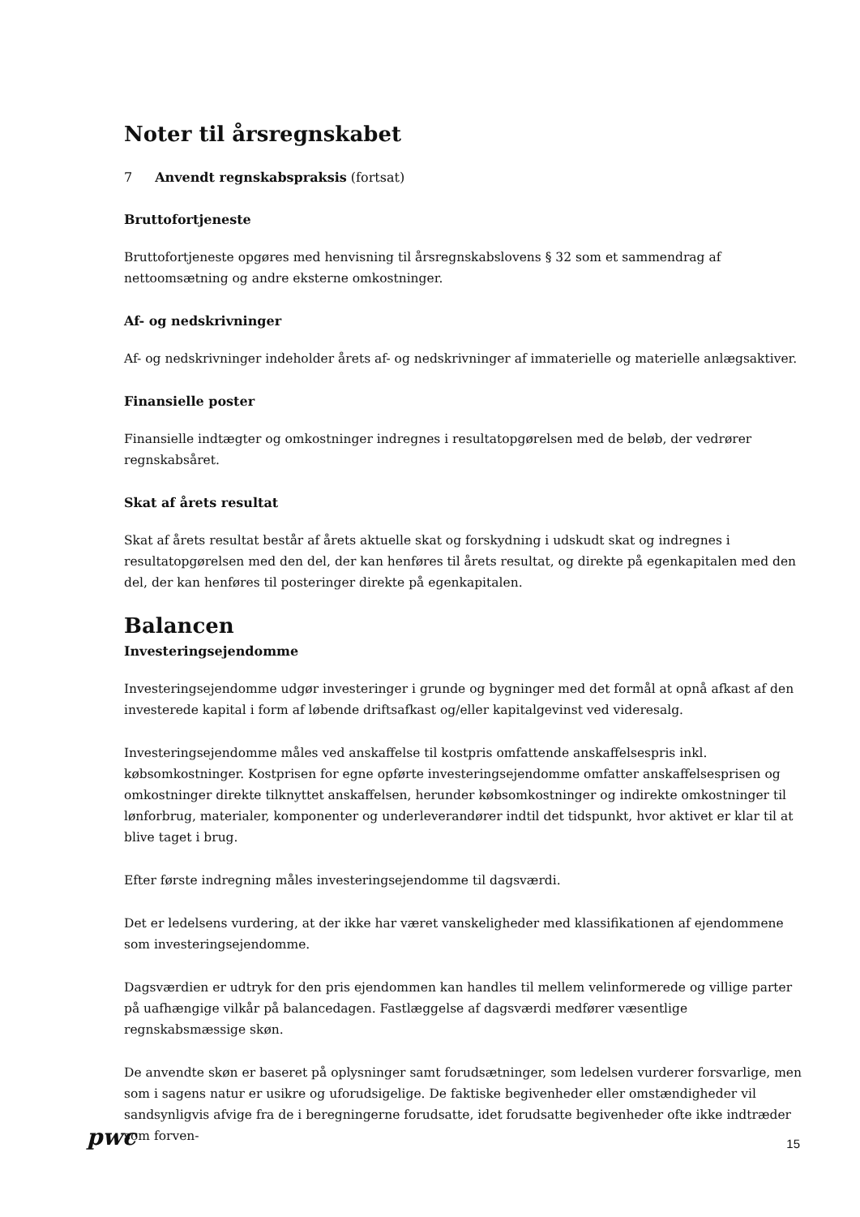Noter til årsregnskabet
7 Anvendt regnskabspraksis (fortsat)
Bruttofortjeneste
Bruttofortjeneste opgøres med henvisning til årsregnskabslovens § 32 som et sammendrag af nettoomsætning og andre eksterne omkostninger.
Af- og nedskrivninger
Af- og nedskrivninger indeholder årets af- og nedskrivninger af immaterielle og materielle anlægsaktiver.
Finansielle poster
Finansielle indtægter og omkostninger indregnes i resultatopgørelsen med de beløb, der vedrører regnskabsåret.
Skat af årets resultat
Skat af årets resultat består af årets aktuelle skat og forskydning i udskudt skat og indregnes i resultatopgørelsen med den del, der kan henføres til årets resultat, og direkte på egenkapitalen med den del, der kan henføres til posteringer direkte på egenkapitalen.
Balancen
Investeringsejendomme
Investeringsejendomme udgør investeringer i grunde og bygninger med det formål at opnå afkast af den investerede kapital i form af løbende driftsafkast og/eller kapitalgevinst ved videresalg.
Investeringsejendomme måles ved anskaffelse til kostpris omfattende anskaffelsespris inkl. købsomkostninger. Kostprisen for egne opførte investeringsejendomme omfatter anskaffelsesprisen og omkostninger direkte tilknyttet anskaffelsen, herunder købsomkostninger og indirekte omkostninger til lønforbrug, materialer, komponenter og underleverandører indtil det tidspunkt, hvor aktivet er klar til at blive taget i brug.
Efter første indregning måles investeringsejendomme til dagsværdi.
Det er ledelsens vurdering, at der ikke har været vanskeligheder med klassifikationen af ejendommene som investeringsejendomme.
Dagsværdien er udtryk for den pris ejendommen kan handles til mellem velinformerede og villige parter på uafhængige vilkår på balancedagen. Fastlæggelse af dagsværdi medfører væsentlige regnskabsmæssige skøn.
De anvendte skøn er baseret på oplysninger samt forudsætninger, som ledelsen vurderer forsvarlige, men som i sagens natur er usikre og uforudsigelige. De faktiske begivenheder eller omstændigheder vil sandsynligvis afvige fra de i beregningerne forudsatte, idet forudsatte begivenheder ofte ikke indtræder som forven-
pwc 15